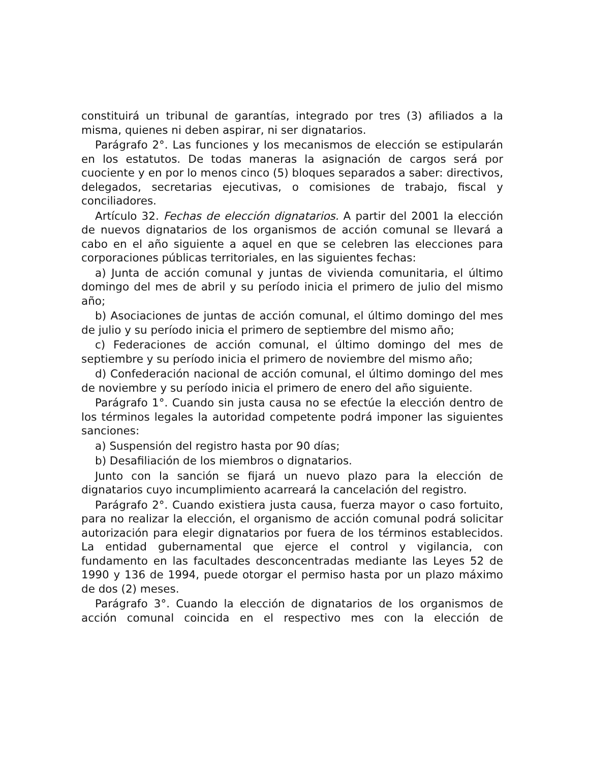constituirá un tribunal de garantías, integrado por tres (3) afiliados a la misma, quienes ni deben aspirar, ni ser dignatarios.
Parágrafo 2°. Las funciones y los mecanismos de elección se estipularán en los estatutos. De todas maneras la asignación de cargos será por cuociente y en por lo menos cinco (5) bloques separados a saber: directivos, delegados, secretarias ejecutivas, o comisiones de trabajo, fiscal y conciliadores.
Artículo 32. Fechas de elección dignatarios. A partir del 2001 la elección de nuevos dignatarios de los organismos de acción comunal se llevará a cabo en el año siguiente a aquel en que se celebren las elecciones para corporaciones públicas territoriales, en las siguientes fechas:
a) Junta de acción comunal y juntas de vivienda comunitaria, el último domingo del mes de abril y su período inicia el primero de julio del mismo año;
b) Asociaciones de juntas de acción comunal, el último domingo del mes de julio y su período inicia el primero de septiembre del mismo año;
c) Federaciones de acción comunal, el último domingo del mes de septiembre y su período inicia el primero de noviembre del mismo año;
d) Confederación nacional de acción comunal, el último domingo del mes de noviembre y su período inicia el primero de enero del año siguiente.
Parágrafo 1°. Cuando sin justa causa no se efectúe la elección dentro de los términos legales la autoridad competente podrá imponer las siguientes sanciones:
a) Suspensión del registro hasta por 90 días;
b) Desafiliación de los miembros o dignatarios.
Junto con la sanción se fijará un nuevo plazo para la elección de dignatarios cuyo incumplimiento acarreará la cancelación del registro.
Parágrafo 2°. Cuando existiera justa causa, fuerza mayor o caso fortuito, para no realizar la elección, el organismo de acción comunal podrá solicitar autorización para elegir dignatarios por fuera de los términos establecidos. La entidad gubernamental que ejerce el control y vigilancia, con fundamento en las facultades desconcentradas mediante las Leyes 52 de 1990 y 136 de 1994, puede otorgar el permiso hasta por un plazo máximo de dos (2) meses.
Parágrafo 3°. Cuando la elección de dignatarios de los organismos de acción comunal coincida en el respectivo mes con la elección de